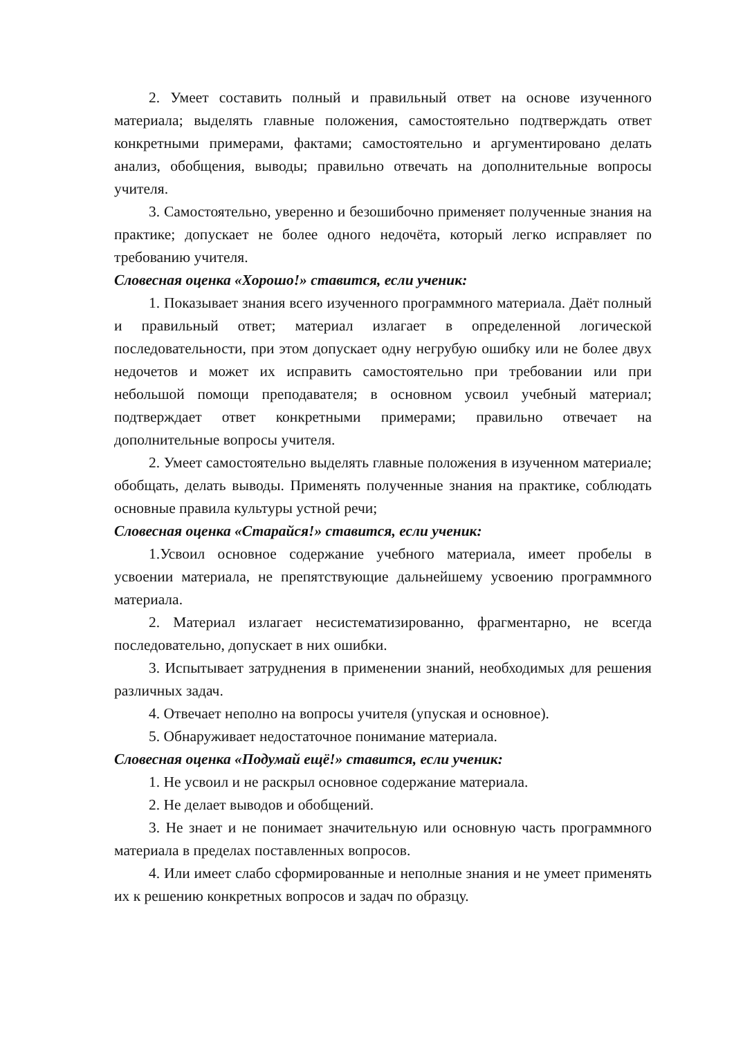2. Умеет составить полный и правильный ответ на основе изученного материала; выделять главные положения, самостоятельно подтверждать ответ конкретными примерами, фактами; самостоятельно и аргументировано делать анализ, обобщения, выводы; правильно отвечать на дополнительные вопросы учителя.
3. Самостоятельно, уверенно и безошибочно применяет полученные знания на практике; допускает не более одного недочёта, который легко исправляет по требованию учителя.
Словесная оценка «Хорошо!» ставится, если ученик:
1. Показывает знания всего изученного программного материала. Даёт полный и правильный ответ; материал излагает в определенной логической последовательности, при этом допускает одну негрубую ошибку или не более двух недочетов и может их исправить самостоятельно при требовании или при небольшой помощи преподавателя; в основном усвоил учебный материал; подтверждает ответ конкретными примерами; правильно отвечает на дополнительные вопросы учителя.
2. Умеет самостоятельно выделять главные положения в изученном материале; обобщать, делать выводы. Применять полученные знания на практике, соблюдать основные правила культуры устной речи;
Словесная оценка «Старайся!» ставится, если ученик:
1.Усвоил основное содержание учебного материала, имеет пробелы в усвоении материала, не препятствующие дальнейшему усвоению программного материала.
2. Материал излагает несистематизированно, фрагментарно, не всегда последовательно, допускает в них ошибки.
3. Испытывает затруднения в применении знаний, необходимых для решения различных задач.
4. Отвечает неполно на вопросы учителя (упуская и основное).
5. Обнаруживает недостаточное понимание материала.
Словесная оценка «Подумай ещё!» ставится, если ученик:
1. Не усвоил и не раскрыл основное содержание материала.
2. Не делает выводов и обобщений.
3. Не знает и не понимает значительную или основную часть программного материала в пределах поставленных вопросов.
4. Или имеет слабо сформированные и неполные знания и не умеет применять их к решению конкретных вопросов и задач по образцу.